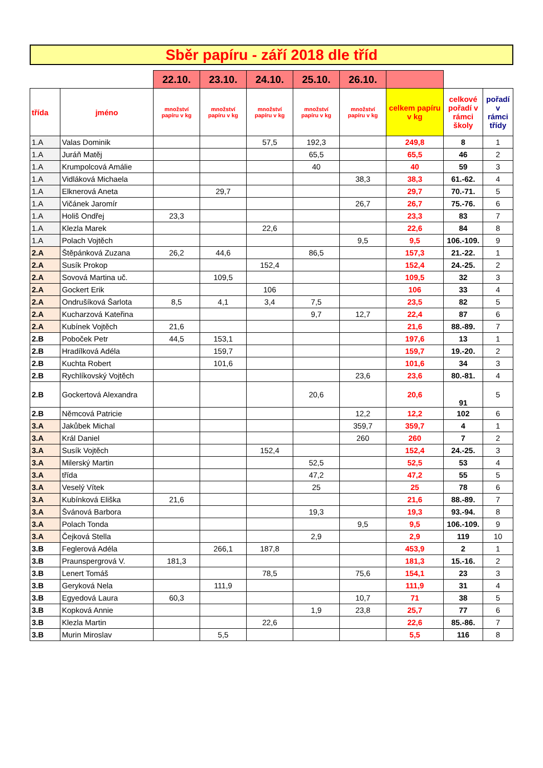Sběr papíru - září 2018 dle tříd
| | | 22.10. | 23.10. | 24.10. | 25.10. | 26.10. | | | |
| třída | jméno | množství papíru v kg | množství papíru v kg | množství papíru v kg | množství papíru v kg | množství papíru v kg | celkem papíru v kg | celkové pořadí v rámci školy | pořadí v rámci třídy |
| 1.A | Valas Dominik | | | 57,5 | 192,3 | | 249,8 | 8 | 1 |
| 1.A | Juráň Matěj | | | | 65,5 | | 65,5 | 46 | 2 |
| 1.A | Krumpolcová Amálie | | | | 40 | | 40 | 59 | 3 |
| 1.A | Vidláková Michaela | | | | | 38,3 | 38,3 | 61.-62. | 4 |
| 1.A | Elknerová Aneta | | 29,7 | | | | 29,7 | 70.-71. | 5 |
| 1.A | Vičánek Jaromír | | | | | 26,7 | 26,7 | 75.-76. | 6 |
| 1.A | Holiš Ondřej | 23,3 | | | | | 23,3 | 83 | 7 |
| 1.A | Klezla Marek | | | 22,6 | | | 22,6 | 84 | 8 |
| 1.A | Polach Vojtěch | | | | | 9,5 | 9,5 | 106.-109. | 9 |
| 2.A | Štěpánková Zuzana | 26,2 | 44,6 | | 86,5 | | 157,3 | 21.-22. | 1 |
| 2.A | Susík Prokop | | | 152,4 | | | 152,4 | 24.-25. | 2 |
| 2.A | Sovová Martina uč. | | 109,5 | | | | 109,5 | 32 | 3 |
| 2.A | Gockert Erik | | | 106 | | | 106 | 33 | 4 |
| 2.A | Ondrušíková Šarlota | 8,5 | 4,1 | 3,4 | 7,5 | | 23,5 | 82 | 5 |
| 2.A | Kucharzová Kateřina | | | | 9,7 | 12,7 | 22,4 | 87 | 6 |
| 2.A | Kubínek Vojtěch | 21,6 | | | | | 21,6 | 88.-89. | 7 |
| 2.B | Poboček Petr | 44,5 | 153,1 | | | | 197,6 | 13 | 1 |
| 2.B | Hradílková Adéla | | 159,7 | | | | 159,7 | 19.-20. | 2 |
| 2.B | Kuchta Robert | | 101,6 | | | | 101,6 | 34 | 3 |
| 2.B | Rychlíkovský Vojtěch | | | | | 23,6 | 23,6 | 80.-81. | 4 |
| 2.B | Gockertová Alexandra | | | | 20,6 | | 20,6 | 91 | 5 |
| 2.B | Němcová Patricie | | | | | 12,2 | 12,2 | 102 | 6 |
| 3.A | Jakůbek Michal | | | | | 359,7 | 359,7 | 4 | 1 |
| 3.A | Král Daniel | | | | | 260 | 260 | 7 | 2 |
| 3.A | Susík Vojtěch | | | 152,4 | | | 152,4 | 24.-25. | 3 |
| 3.A | Milerský Martin | | | | 52,5 | | 52,5 | 53 | 4 |
| 3.A | třída | | | | 47,2 | | 47,2 | 55 | 5 |
| 3.A | Veselý Vítek | | | | 25 | | 25 | 78 | 6 |
| 3.A | Kubínková Eliška | 21,6 | | | | | 21,6 | 88.-89. | 7 |
| 3.A | Švánová Barbora | | | | 19,3 | | 19,3 | 93.-94. | 8 |
| 3.A | Polach Tonda | | | | | 9,5 | 9,5 | 106.-109. | 9 |
| 3.A | Čejková Stella | | | | 2,9 | | 2,9 | 119 | 10 |
| 3.B | Feglerová Adéla | | 266,1 | 187,8 | | | 453,9 | 2 | 1 |
| 3.B | Praunspergrová V. | 181,3 | | | | | 181,3 | 15.-16. | 2 |
| 3.B | Lenert Tomáš | | | 78,5 | | 75,6 | 154,1 | 23 | 3 |
| 3.B | Geryková Nela | | 111,9 | | | | 111,9 | 31 | 4 |
| 3.B | Egyedová Laura | 60,3 | | | | 10,7 | 71 | 38 | 5 |
| 3.B | Kopková Annie | | | | 1,9 | 23,8 | 25,7 | 77 | 6 |
| 3.B | Klezla Martin | | | 22,6 | | | 22,6 | 85.-86. | 7 |
| 3.B | Murin Miroslav | | 5,5 | | | | 5,5 | 116 | 8 |